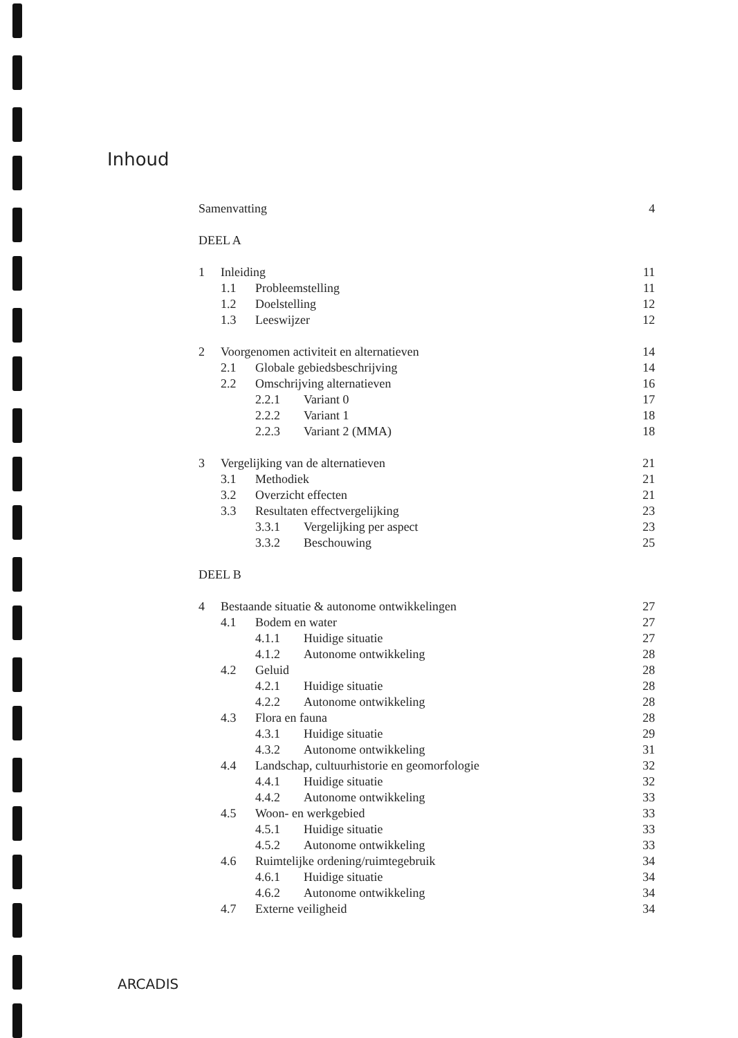Inhoud
Samenvatting 4
DEEL A
1 Inleiding 11
1.1 Probleemstelling 11
1.2 Doelstelling 12
1.3 Leeswijzer 12
2 Voorgenomen activiteit en alternatieven 14
2.1 Globale gebiedsbeschrijving 14
2.2 Omschrijving alternatieven 16
2.2.1 Variant 0 17
2.2.2 Variant 1 18
2.2.3 Variant 2 (MMA) 18
3 Vergelijking van de alternatieven 21
3.1 Methodiek 21
3.2 Overzicht effecten 21
3.3 Resultaten effectvergelijking 23
3.3.1 Vergelijking per aspect 23
3.3.2 Beschouwing 25
DEEL B
4 Bestaande situatie & autonome ontwikkelingen 27
4.1 Bodem en water 27
4.1.1 Huidige situatie 27
4.1.2 Autonome ontwikkeling 28
4.2 Geluid 28
4.2.1 Huidige situatie 28
4.2.2 Autonome ontwikkeling 28
4.3 Flora en fauna 28
4.3.1 Huidige situatie 29
4.3.2 Autonome ontwikkeling 31
4.4 Landschap, cultuurhistorie en geomorfologie 32
4.4.1 Huidige situatie 32
4.4.2 Autonome ontwikkeling 33
4.5 Woon- en werkgebied 33
4.5.1 Huidige situatie 33
4.5.2 Autonome ontwikkeling 33
4.6 Ruimtelijke ordening/ruimtegebruik 34
4.6.1 Huidige situatie 34
4.6.2 Autonome ontwikkeling 34
4.7 Externe veiligheid 34
ARCADIS